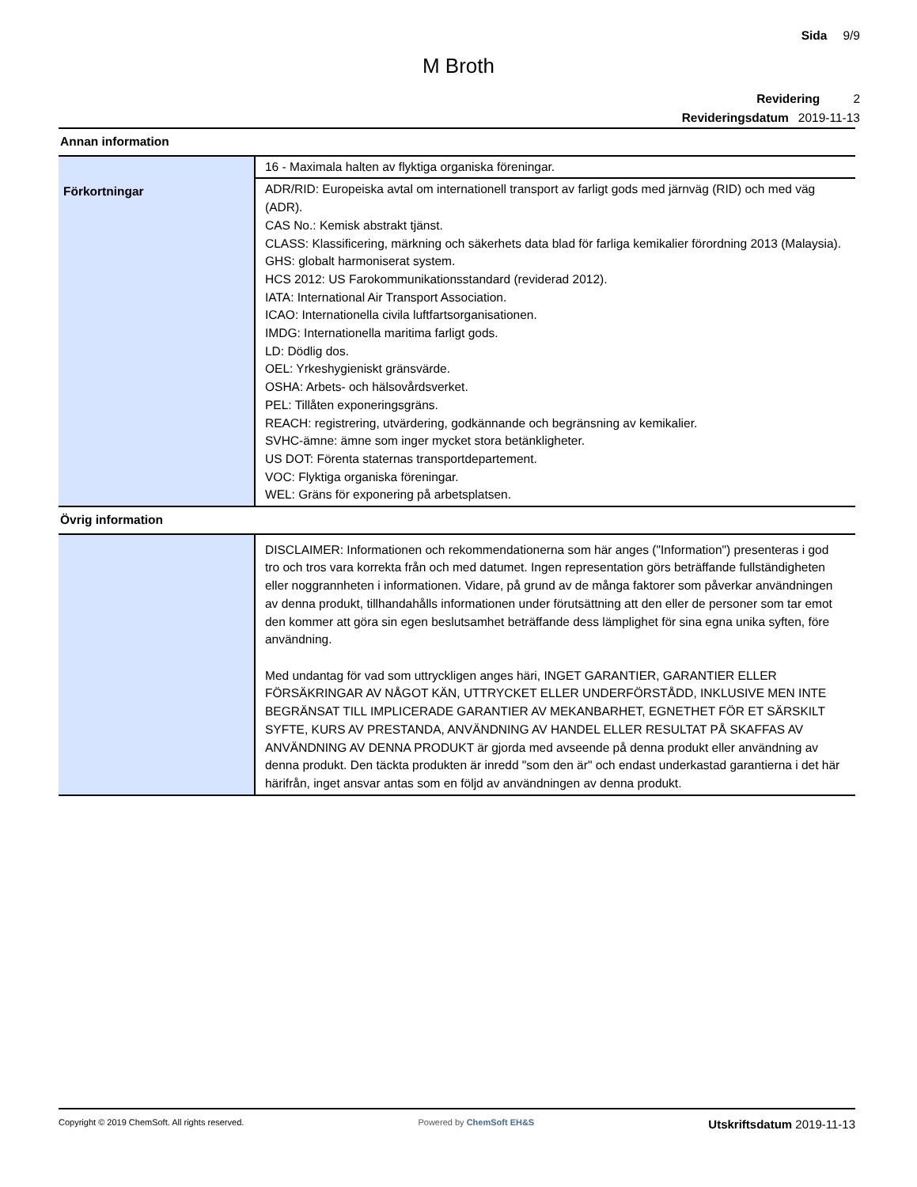Sida 9/9
M Broth
Revidering 2
Revideringsdatum 2019-11-13
| Annan information | |
| | 16 - Maximala halten av flyktiga organiska föreningar. |
| Förkortningar | ADR/RID: Europeiska avtal om internationell transport av farligt gods med järnväg (RID) och med väg (ADR). CAS No.: Kemisk abstrakt tjänst. CLASS: Klassificering, märkning och säkerhets data blad för farliga kemikalier förordning 2013 (Malaysia). GHS: globalt harmoniserat system. HCS 2012: US Farokommunikationsstandard (reviderad 2012). IATA: International Air Transport Association. ICAO: Internationella civila luftfartsorganisationen. IMDG: Internationella maritima farligt gods. LD: Dödlig dos. OEL: Yrkeshygieniskt gränsvärde. OSHA: Arbets- och hälsovårdsverket. PEL: Tillåten exponeringsgräns. REACH: registrering, utvärdering, godkännande och begränsning av kemikalier. SVHC-ämne: ämne som inger mycket stora betänkligheter. US DOT: Förenta staternas transportdepartement. VOC: Flyktiga organiska föreningar. WEL: Gräns för exponering på arbetsplatsen. |
| Övrig information | |
| | DISCLAIMER: Informationen och rekommendationerna som här anges ("Information") presenteras i god tro och tros vara korrekta från och med datumet. Ingen representation görs beträffande fullständigheten eller noggrannheten i informationen. Vidare, på grund av de många faktorer som påverkar användningen av denna produkt, tillhandahålls informationen under förutsättning att den eller de personer som tar emot den kommer att göra sin egen beslutsamhet beträffande dess lämplighet för sina egna unika syften, före användning. Med undantag för vad som uttryckligen anges häri, INGET GARANTIER, GARANTIER ELLER FÖRSÄKRINGAR AV NÅGOT KÄN, UTTRYCKET ELLER UNDERFÖRSTÅDD, INKLUSIVE MEN INTE BEGRÄNSAT TILL IMPLICERADE GARANTIER AV MEKANBARHET, EGNETHET FÖR ET SÄRSKILT SYFTE, KURS AV PRESTANDA, ANVÄNDNING AV HANDEL ELLER RESULTAT PÅ SKAFFAS AV ANVÄNDNING AV DENNA PRODUKT är gjorda med avseende på denna produkt eller användning av denna produkt. Den täckta produkten är inredd "som den är" och endast underkastad garantierna i det här härifrån, inget ansvar antas som en följd av användningen av denna produkt. |
Copyright © 2019 ChemSoft. All rights reserved. Powered by ChemSoft EH&S Utskriftsdatum 2019-11-13